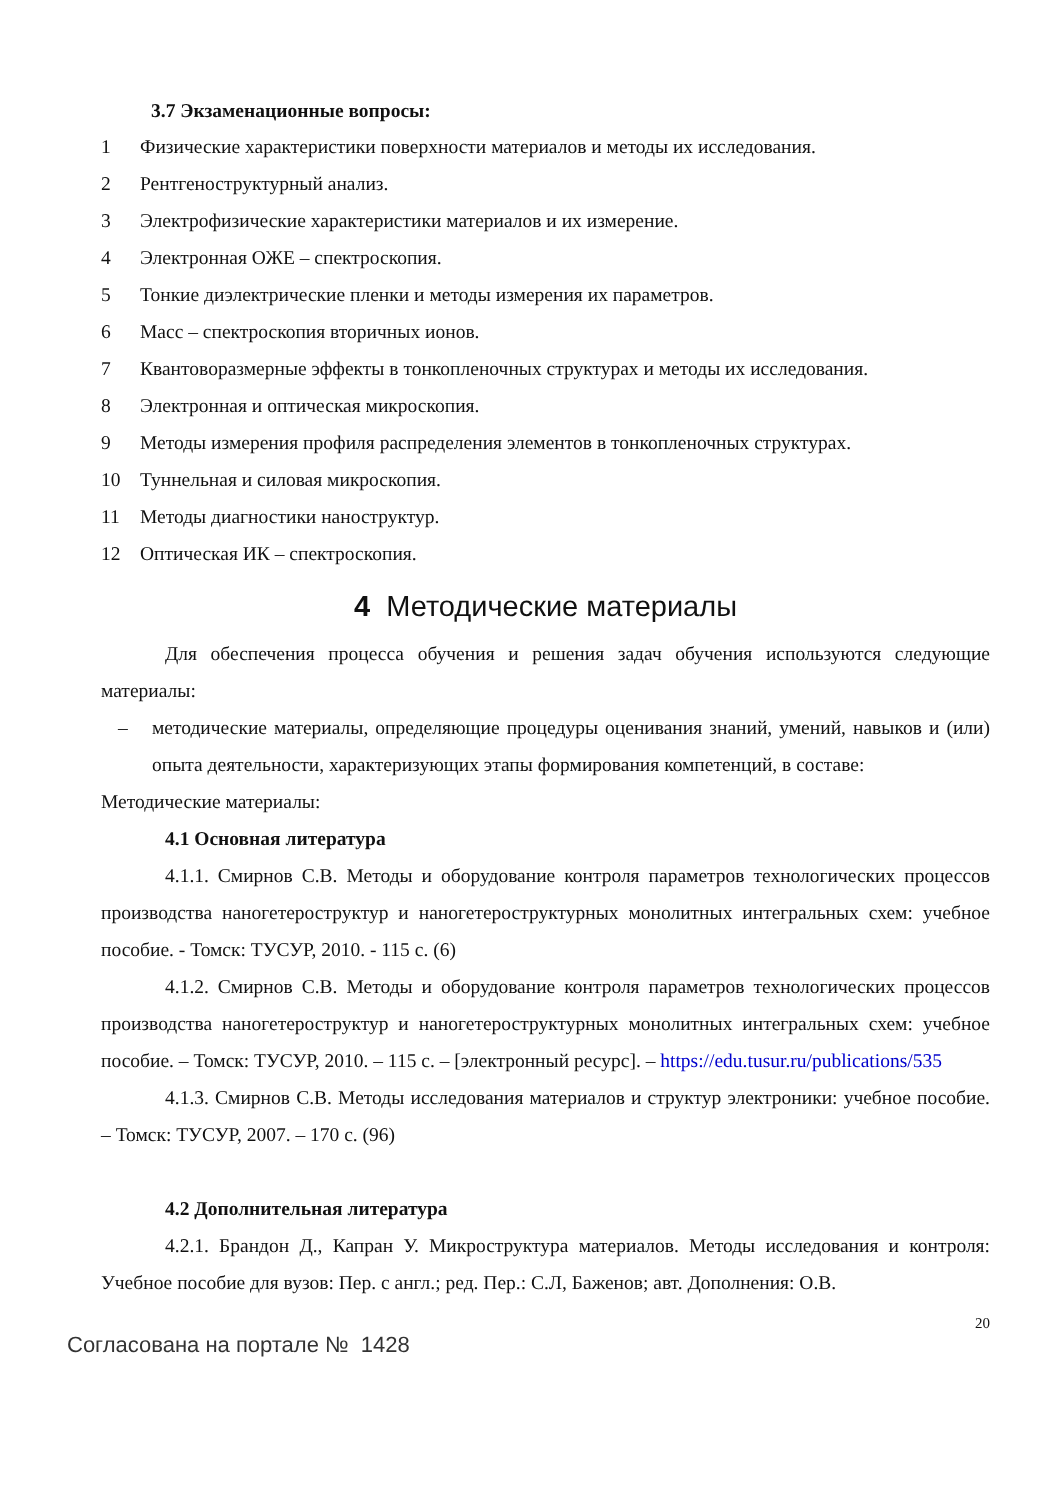3.7 Экзаменационные вопросы:
1 Физические характеристики поверхности материалов и методы их исследования.
2 Рентгеноструктурный анализ.
3 Электрофизические характеристики материалов и их измерение.
4 Электронная ОЖЕ – спектроскопия.
5 Тонкие диэлектрические пленки и методы измерения их параметров.
6 Масс – спектроскопия вторичных ионов.
7 Квантоворазмерные эффекты в тонкопленочных структурах и методы их исследования.
8 Электронная и оптическая микроскопия.
9 Методы измерения профиля распределения элементов в тонкопленочных структурах.
10 Туннельная и силовая микроскопия.
11 Методы диагностики наноструктур.
12 Оптическая ИК – спектроскопия.
4 Методические материалы
Для обеспечения процесса обучения и решения задач обучения используются следующие материалы:
– методические материалы, определяющие процедуры оценивания знаний, умений, навыков и (или) опыта деятельности, характеризующих этапы формирования компетенций, в составе:
Методические материалы:
4.1 Основная литература
4.1.1. Смирнов С.В. Методы и оборудование контроля параметров технологических процессов производства наногетероструктур и наногетероструктурных монолитных интегральных схем: учебное пособие. - Томск: ТУСУР, 2010. - 115 с. (6)
4.1.2. Смирнов С.В. Методы и оборудование контроля параметров технологических процессов производства наногетероструктур и наногетероструктурных монолитных интегральных схем: учебное пособие. – Томск: ТУСУР, 2010. – 115 с. – [электронный ресурс]. – https://edu.tusur.ru/publications/535
4.1.3. Смирнов С.В. Методы исследования материалов и структур электроники: учебное пособие. – Томск: ТУСУР, 2007. – 170 с. (96)
4.2 Дополнительная литература
4.2.1. Брандон Д., Капран У. Микроструктура материалов. Методы исследования и контроля: Учебное пособие для вузов: Пер. с англ.; ред. Пер.: С.Л, Баженов; авт. Дополнения: О.В.
20
Согласована на портале № 1428